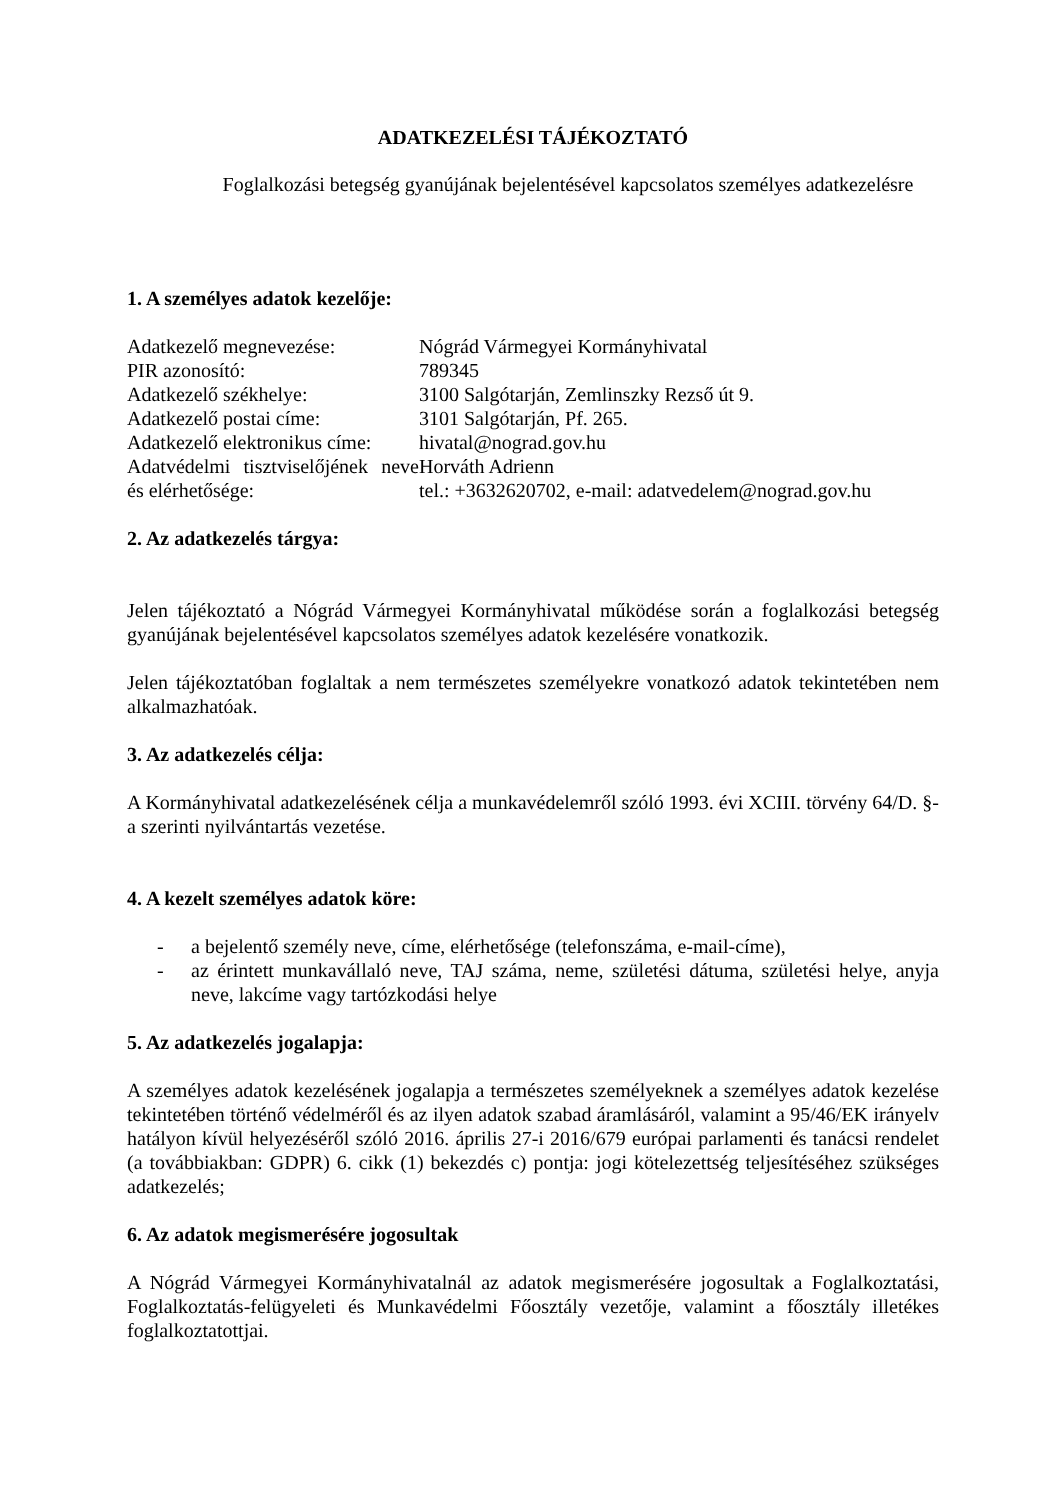ADATKEZELÉSI TÁJÉKOZTATÓ
Foglalkozási betegség gyanújának bejelentésével kapcsolatos személyes adatkezelésre
1. A személyes adatok kezelője:
| Adatkezelő megnevezése: | Nógrád Vármegyei Kormányhivatal |
| PIR azonosító: | 789345 |
| Adatkezelő székhelye: | 3100 Salgótarján, Zemlinszky Rezső út 9. |
| Adatkezelő postai címe: | 3101 Salgótarján, Pf. 265. |
| Adatkezelő elektronikus címe: | hivatal@nograd.gov.hu |
| Adatvédelmi tisztviselőjének neve és elérhetősége: | Horváth Adrienn tel.: +3632620702, e-mail: adatvedelem@nograd.gov.hu |
2. Az adatkezelés tárgya:
Jelen tájékoztató a Nógrád Vármegyei Kormányhivatal működése során a foglalkozási betegség gyanújának bejelentésével kapcsolatos személyes adatok kezelésére vonatkozik.
Jelen tájékoztatóban foglaltak a nem természetes személyekre vonatkozó adatok tekintetében nem alkalmazhatóak.
3. Az adatkezelés célja:
A Kormányhivatal adatkezelésének célja a munkavédelemről szóló 1993. évi XCIII. törvény 64/D. §-a szerinti nyilvántartás vezetése.
4. A kezelt személyes adatok köre:
- a bejelentő személy neve, címe, elérhetősége (telefonszáma, e-mail-címe),
- az érintett munkavállaló neve, TAJ száma, neme, születési dátuma, születési helye, anyja neve, lakcíme vagy tartózkodási helye
5. Az adatkezelés jogalapja:
A személyes adatok kezelésének jogalapja a természetes személyeknek a személyes adatok kezelése tekintetében történő védelméről és az ilyen adatok szabad áramlásáról, valamint a 95/46/EK irányelv hatályon kívül helyezéséről szóló 2016. április 27-i 2016/679 európai parlamenti és tanácsi rendelet (a továbbiakban: GDPR) 6. cikk (1) bekezdés c) pontja: jogi kötelezettség teljesítéséhez szükséges adatkezelés;
6. Az adatok megismerésére jogosultak
A Nógrád Vármegyei Kormányhivatalnál az adatok megismerésére jogosultak a Foglalkoztatási, Foglalkoztatás-felügyeleti és Munkavédelmi Főosztály vezetője, valamint a főosztály illetékes foglalkoztatottjai.